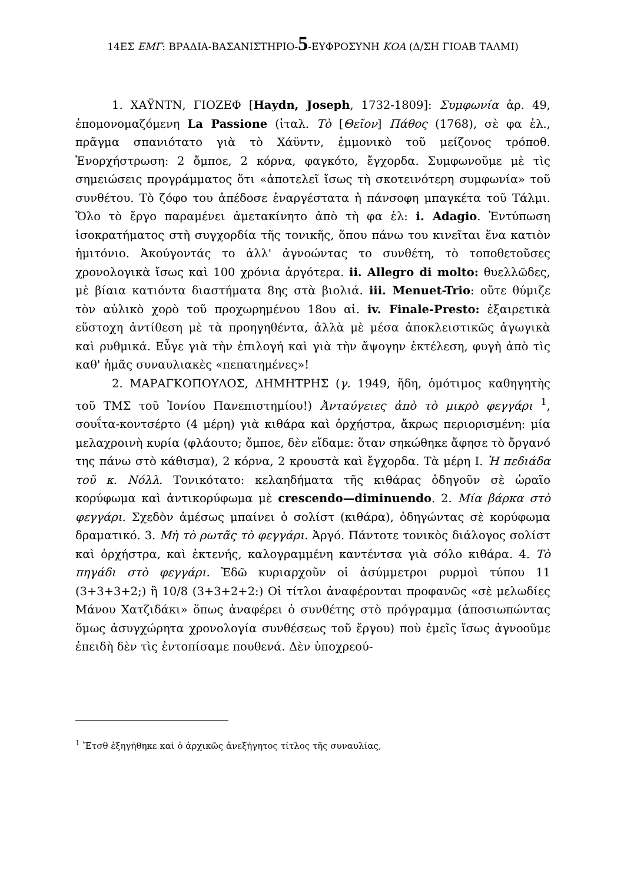14ΕΣ ΕΜΓ: ΒΡΑΔΙΑ-ΒΑΣΑΝΙΣΤΗΡΙΟ-5-ΕΥΦΡΟΣΥΝΗ ΚΟΑ (Δ/ΣΗ ΓΙΟΑΒ ΤΑΛΜΙ)
1. ΧΑΫΝΤΝ, ΓΙΟΖΕΦ [Haydn, Joseph, 1732-1809]: Συμφωνία ἀρ. 49, ἐπομονομαζόμενη La Passione (ἰταλ. Τὸ [Θεῖον] Πάθος (1768), σὲ φα ἐλ., πρᾶγμα σπανιότατο γιὰ τὸ Χάϋντν, ἐμμονικὸ τοῦ μείζονος τρόποθ. Ἐνορχήστρωση: 2 ὄμποε, 2 κόρνα, φαγκότο, ἔγχορδα. Συμφωνοῦμε μὲ τὶς σημειώσεις προγράμματος ὅτι «ἀποτελεῖ ἴσως τὴ σκοτεινότερη συμφωνία» τοῦ συνθέτου. Τὸ ζόφο του ἀπέδοσε ἐναργέστατα ἡ πάνσοφη μπαγκέτα τοῦ Τάλμι. Ὅλο τὸ ἔργο παραμένει ἀμετακίνητο ἀπὸ τὴ φα ἐλ: i. Adagio. Ἐντύπωση ἰσοκρατήματος στὴ συγχορδία τῆς τονικῆς, ὅπου πάνω του κινεῖται ἕνα κατιὸν ἡμιτόνιο. Ἀκούγοντάς το ἀλλ' ἀγνοώντας το συνθέτη, τὸ τοποθετοῦσες χρονολογικὰ ἴσως καὶ 100 χρόνια ἀργότερα. ii. Allegro di molto: θυελλῶδες, μὲ βίαια κατιόντα διαστήματα 8ης στὰ βιολιά. iii. Menuet-Trio: οὔτε θύμιζε τὸν αὐλικὸ χορὸ τοῦ προχωρημένου 18ου αἰ. iv. Finale-Presto: ἐξαιρετικὰ εὔστοχη ἀντίθεση μὲ τὰ προηγηθέντα, ἀλλὰ μὲ μέσα ἀποκλειστικῶς ἀγωγικὰ καὶ ρυθμικά. Εὖγε γιὰ τὴν ἐπιλογή καὶ γιὰ τὴν ἄψογην ἐκτέλεση, φυγὴ ἀπὸ τὶς καθ' ἡμᾶς συναυλιακὲς «πεπατημένες»!
2. ΜΑΡΑΓΚΟΠΟΥΛΟΣ, ΔΗΜΗΤΡΗΣ (γ. 1949, ἤδη, ὁμότιμος καθηγητὴς τοῦ ΤΜΣ τοῦ Ἰονίου Πανεπιστημίου!) Ἀνταύγειες ἀπὸ τὸ μικρὸ φεγγάρι <sup>1</sup>, σουΐτα-κοντσέρτο (4 μέρη) γιὰ κιθάρα καὶ ὀρχήστρα, ἄκρως περιορισμένη: μία μελαχροινὴ κυρία (φλάουτο; ὄμποε, δὲν εἴδαμε: ὅταν σηκώθηκε ἄφησε τὸ ὄργανό της πάνω στὸ κάθισμα), 2 κόρνα, 2 κρουστὰ καὶ ἔγχορδα. Τὰ μέρη I. Ἡ πεδιάδα τοῦ κ. Νόλλ. Τονικότατο: κελαηδήματα τῆς κιθάρας ὁδηγοῦν σὲ ὡραῖο κορύφωμα καὶ ἀντικορύφωμα μὲ crescendo—diminuendo. 2. Μία βάρκα στὸ φεγγάρι. Σχεδὸν ἀμέσως μπαίνει ὁ σολίστ (κιθάρα), ὁδηγώντας σὲ κορύφωμα δραματικό. 3. Μὴ τὸ ρωτᾶς τὸ φεγγάρι. Ἀργό. Πάντοτε τονικὸς διάλογος σολίστ καὶ ὀρχήστρα, καὶ ἐκτενής, καλογραμμένη καντέντσα γιὰ σόλο κιθάρα. 4. Τὸ πηγάδι στὸ φεγγάρι. Ἐδῶ κυριαρχοῦν οἱ ἀσύμμετροι ρυρμοὶ τύπου 11 (3+3+3+2;) ἢ 10/8 (3+3+2+2:) Οἱ τίτλοι ἀναφέρονται προφανῶς «σὲ μελωδίες Μάνου Χατζιδάκι» ὅπως ἀναφέρει ὁ συνθέτης στὸ πρόγραμμα (ἀποσιωπώντας ὅμως ἀσυγχώρητα χρονολογία συνθέσεως τοῦ ἔργου) ποὺ ἐμεῖς ἴσως ἀγνοοῦμε ἐπειδὴ δὲν τὶς ἐντοπίσαμε πουθενά. Δὲν ὑποχρεού-
<sup>1</sup> Ἔτσθ ἐξηγήθηκε καὶ ὁ ἀρχικῶς ἀνεξήγητος τίτλος τῆς συναυλίας,